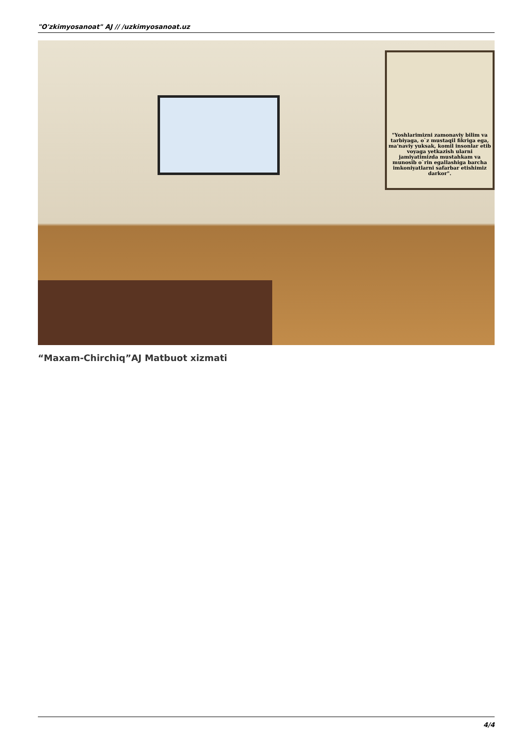"O'zkimyosanoat" AJ // /uzkimyosanoat.uz
"Yoshlarimizni zamonaviy bilim va tarbiyaga, o`z mustaqil fikriga ega, ma'naviy yuksak, komil insonlar etib voyaga yetkazish ularni jamiyatimizda mustahkam va munosib o`rin egallashiga barcha imkoniyatlarni safarbar etishimiz darkor".
“Maxam-Chirchiq”AJ Matbuot xizmati
4/4